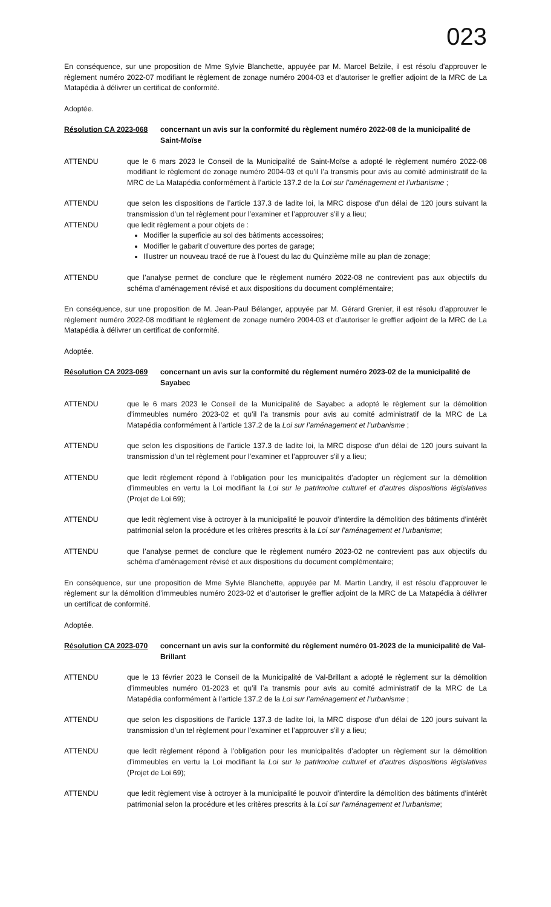023
En conséquence, sur une proposition de Mme Sylvie Blanchette, appuyée par M. Marcel Belzile, il est résolu d’approuver le règlement numéro 2022-07 modifiant le règlement de zonage numéro 2004-03 et d’autoriser le greffier adjoint de la MRC de La Matapédia à délivrer un certificat de conformité.
Adoptée.
Résolution CA 2023-068
concernant un avis sur la conformité du règlement numéro 2022-08 de la municipalité de Saint-Moïse
ATTENDU que le 6 mars 2023 le Conseil de la Municipalité de Saint-Moïse a adopté le règlement numéro 2022-08 modifiant le règlement de zonage numéro 2004-03 et qu’il l’a transmis pour avis au comité administratif de la MRC de La Matapédia conformément à l’article 137.2 de la Loi sur l’aménagement et l’urbanisme ;
ATTENDU que selon les dispositions de l’article 137.3 de ladite loi, la MRC dispose d’un délai de 120 jours suivant la transmission d’un tel règlement pour l’examiner et l’approuver s’il y a lieu;
ATTENDU que ledit règlement a pour objets de :
Modifier la superficie au sol des bâtiments accessoires;
Modifier le gabarit d’ouverture des portes de garage;
Illustrer un nouveau tracé de rue à l’ouest du lac du Quinzième mille au plan de zonage;
ATTENDU que l’analyse permet de conclure que le règlement numéro 2022-08 ne contrevient pas aux objectifs du schéma d’aménagement révisé et aux dispositions du document complémentaire;
En conséquence, sur une proposition de M. Jean-Paul Bélanger, appuyée par M. Gérard Grenier, il est résolu d’approuver le règlement numéro 2022-08 modifiant le règlement de zonage numéro 2004-03 et d’autoriser le greffier adjoint de la MRC de La Matapédia à délivrer un certificat de conformité.
Adoptée.
Résolution CA 2023-069
concernant un avis sur la conformité du règlement numéro 2023-02 de la municipalité de Sayabec
ATTENDU que le 6 mars 2023 le Conseil de la Municipalité de Sayabec a adopté le règlement sur la démolition d’immeubles numéro 2023-02 et qu’il l’a transmis pour avis au comité administratif de la MRC de La Matapédia conformément à l’article 137.2 de la Loi sur l’aménagement et l’urbanisme ;
ATTENDU que selon les dispositions de l’article 137.3 de ladite loi, la MRC dispose d’un délai de 120 jours suivant la transmission d’un tel règlement pour l’examiner et l’approuver s’il y a lieu;
ATTENDU que ledit règlement répond à l’obligation pour les municipalités d’adopter un règlement sur la démolition d’immeubles en vertu la Loi modifiant la Loi sur le patrimoine culturel et d’autres dispositions législatives (Projet de Loi 69);
ATTENDU que ledit règlement vise à octroyer à la municipalité le pouvoir d’interdire la démolition des bâtiments d’intérêt patrimonial selon la procédure et les critères prescrits à la Loi sur l’aménagement et l’urbanisme;
ATTENDU que l’analyse permet de conclure que le règlement numéro 2023-02 ne contrevient pas aux objectifs du schéma d’aménagement révisé et aux dispositions du document complémentaire;
En conséquence, sur une proposition de Mme Sylvie Blanchette, appuyée par M. Martin Landry, il est résolu d’approuver le règlement sur la démolition d’immeubles numéro 2023-02 et d’autoriser le greffier adjoint de la MRC de La Matapédia à délivrer un certificat de conformité.
Adoptée.
Résolution CA 2023-070
concernant un avis sur la conformité du règlement numéro 01-2023 de la municipalité de Val-Brillant
ATTENDU que le 13 février 2023 le Conseil de la Municipalité de Val-Brillant a adopté le règlement sur la démolition d’immeubles numéro 01-2023 et qu’il l’a transmis pour avis au comité administratif de la MRC de La Matapédia conformément à l’article 137.2 de la Loi sur l’aménagement et l’urbanisme ;
ATTENDU que selon les dispositions de l’article 137.3 de ladite loi, la MRC dispose d’un délai de 120 jours suivant la transmission d’un tel règlement pour l’examiner et l’approuver s’il y a lieu;
ATTENDU que ledit règlement répond à l’obligation pour les municipalités d’adopter un règlement sur la démolition d’immeubles en vertu la Loi modifiant la Loi sur le patrimoine culturel et d’autres dispositions législatives (Projet de Loi 69);
ATTENDU que ledit règlement vise à octroyer à la municipalité le pouvoir d’interdire la démolition des bâtiments d’intérêt patrimonial selon la procédure et les critères prescrits à la Loi sur l’aménagement et l’urbanisme;